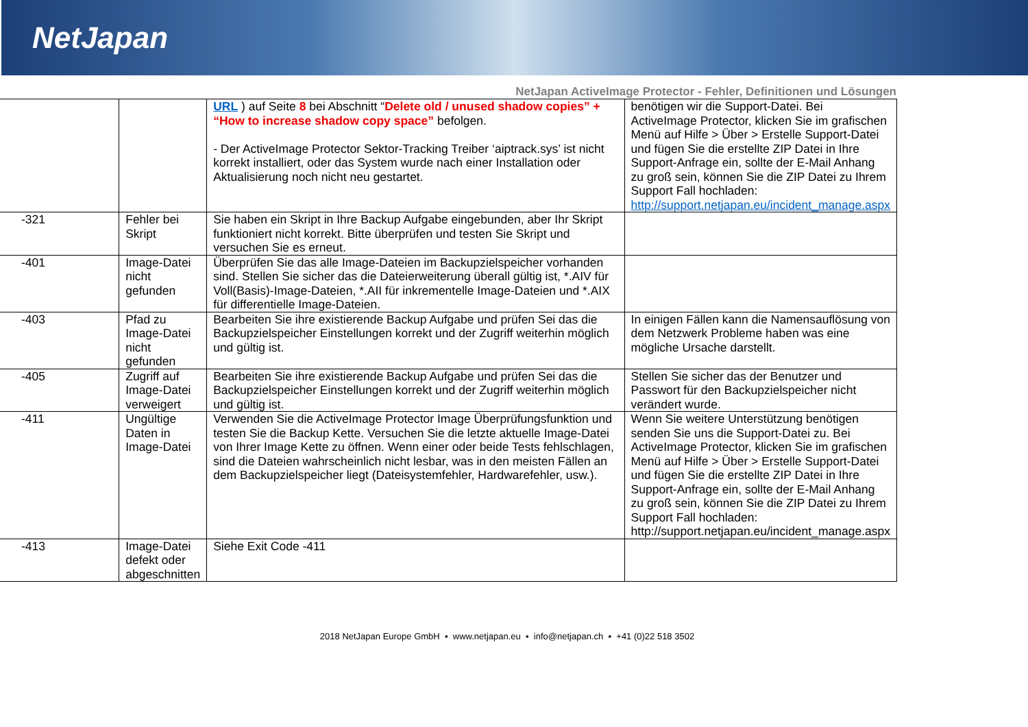NetJapan
NetJapan ActiveImage Protector - Fehler, Definitionen und Lösungen
| | | URL ) auf Seite 8 bei Abschnitt “ Delete old / unused shadow copies” + “How to increase shadow copy space” befolgen. - Der ActiveImage Protector Sektor-Tracking Treiber ‘aiptrack.sys’ ist nicht korrekt installiert, oder das System wurde nach einer Installation oder Aktualisierung noch nicht neu gestartet. | benötigen wir die Support-Datei. Bei ActiveImage Protector, klicken Sie im grafischen Menü auf Hilfe > Über > Erstelle Support-Datei und fügen Sie die erstellte ZIP Datei in Ihre Support-Anfrage ein, sollte der E-Mail Anhang zu groß sein, können Sie die ZIP Datei zu Ihrem Support Fall hochladen: http://support.netjapan.eu/incident_manage.aspx |
| -321 | Fehler bei Skript | Sie haben ein Skript in Ihre Backup Aufgabe eingebunden, aber Ihr Skript funktioniert nicht korrekt. Bitte überprüfen und testen Sie Skript und versuchen Sie es erneut. | |
| -401 | Image-Datei nicht gefunden | Überprüfen Sie das alle Image-Dateien im Backupzielspeicher vorhanden sind. Stellen Sie sicher das die Dateierweiterung überall gültig ist, *.AIV für Voll(Basis)-Image-Dateien, *.AII für inkrementelle Image-Dateien und *.AIX für differentielle Image-Dateien. | |
| -403 | Pfad zu Image-Datei nicht gefunden | Bearbeiten Sie ihre existierende Backup Aufgabe und prüfen Sei das die Backupzielspeicher Einstellungen korrekt und der Zugriff weiterhin möglich und gültig ist. | In einigen Fällen kann die Namensauflösung von dem Netzwerk Probleme haben was eine mögliche Ursache darstellt. |
| -405 | Zugriff auf Image-Datei verweigert | Bearbeiten Sie ihre existierende Backup Aufgabe und prüfen Sei das die Backupzielspeicher Einstellungen korrekt und der Zugriff weiterhin möglich und gültig ist. | Stellen Sie sicher das der Benutzer und Passwort für den Backupzielspeicher nicht verändert wurde. |
| -411 | Ungültige Daten in Image-Datei | Verwenden Sie die ActiveImage Protector Image Überprüfungsfunktion und testen Sie die Backup Kette. Versuchen Sie die letzte aktuelle Image-Datei von Ihrer Image Kette zu öffnen. Wenn einer oder beide Tests fehlschlagen, sind die Dateien wahrscheinlich nicht lesbar, was in den meisten Fällen an dem Backupzielspeicher liegt (Dateisystemfehler, Hardwarefehler, usw.). | Wenn Sie weitere Unterstützung benötigen senden Sie uns die Support-Datei zu. Bei ActiveImage Protector, klicken Sie im grafischen Menü auf Hilfe > Über > Erstelle Support-Datei und fügen Sie die erstellte ZIP Datei in Ihre Support-Anfrage ein, sollte der E-Mail Anhang zu groß sein, können Sie die ZIP Datei zu Ihrem Support Fall hochladen: http://support.netjapan.eu/incident_manage.aspx |
| -413 | Image-Datei defekt oder abgeschnitten | Siehe Exit Code -411 | |
2018 NetJapan Europe GmbH ▪ www.netjapan.eu ▪ info@netjapan.ch ▪ +41 (0)22 518 3502